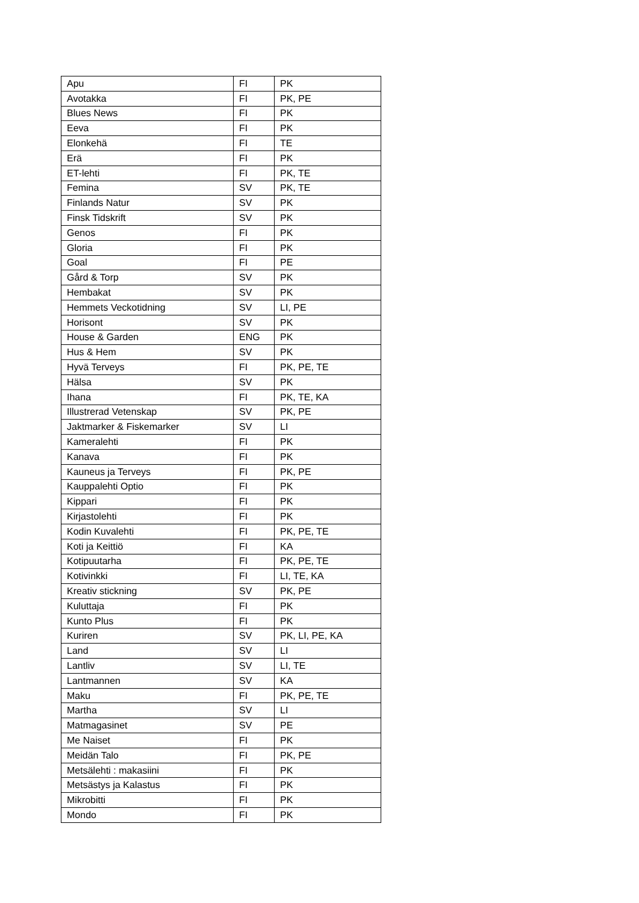| Apu | FI | PK |
| Avotakka | FI | PK, PE |
| Blues News | FI | PK |
| Eeva | FI | PK |
| Elonkehä | FI | TE |
| Erä | FI | PK |
| ET-lehti | FI | PK, TE |
| Femina | SV | PK, TE |
| Finlands Natur | SV | PK |
| Finsk Tidskrift | SV | PK |
| Genos | FI | PK |
| Gloria | FI | PK |
| Goal | FI | PE |
| Gård & Torp | SV | PK |
| Hembakat | SV | PK |
| Hemmets Veckotidning | SV | LI, PE |
| Horisont | SV | PK |
| House & Garden | ENG | PK |
| Hus & Hem | SV | PK |
| Hyvä Terveys | FI | PK, PE, TE |
| Hälsa | SV | PK |
| Ihana | FI | PK, TE, KA |
| Illustrerad Vetenskap | SV | PK, PE |
| Jaktmarker & Fiskemarker | SV | LI |
| Kameralehti | FI | PK |
| Kanava | FI | PK |
| Kauneus ja Terveys | FI | PK, PE |
| Kauppalehti Optio | FI | PK |
| Kippari | FI | PK |
| Kirjastolehti | FI | PK |
| Kodin Kuvalehti | FI | PK, PE, TE |
| Koti ja Keittiö | FI | KA |
| Kotipuutarha | FI | PK, PE, TE |
| Kotivinkki | FI | LI, TE, KA |
| Kreativ stickning | SV | PK, PE |
| Kuluttaja | FI | PK |
| Kunto Plus | FI | PK |
| Kuriren | SV | PK, LI, PE, KA |
| Land | SV | LI |
| Lantliv | SV | LI, TE |
| Lantmannen | SV | KA |
| Maku | FI | PK, PE, TE |
| Martha | SV | LI |
| Matmagasinet | SV | PE |
| Me Naiset | FI | PK |
| Meidän Talo | FI | PK, PE |
| Metsälehti : makasiini | FI | PK |
| Metsästys ja Kalastus | FI | PK |
| Mikrobitti | FI | PK |
| Mondo | FI | PK |